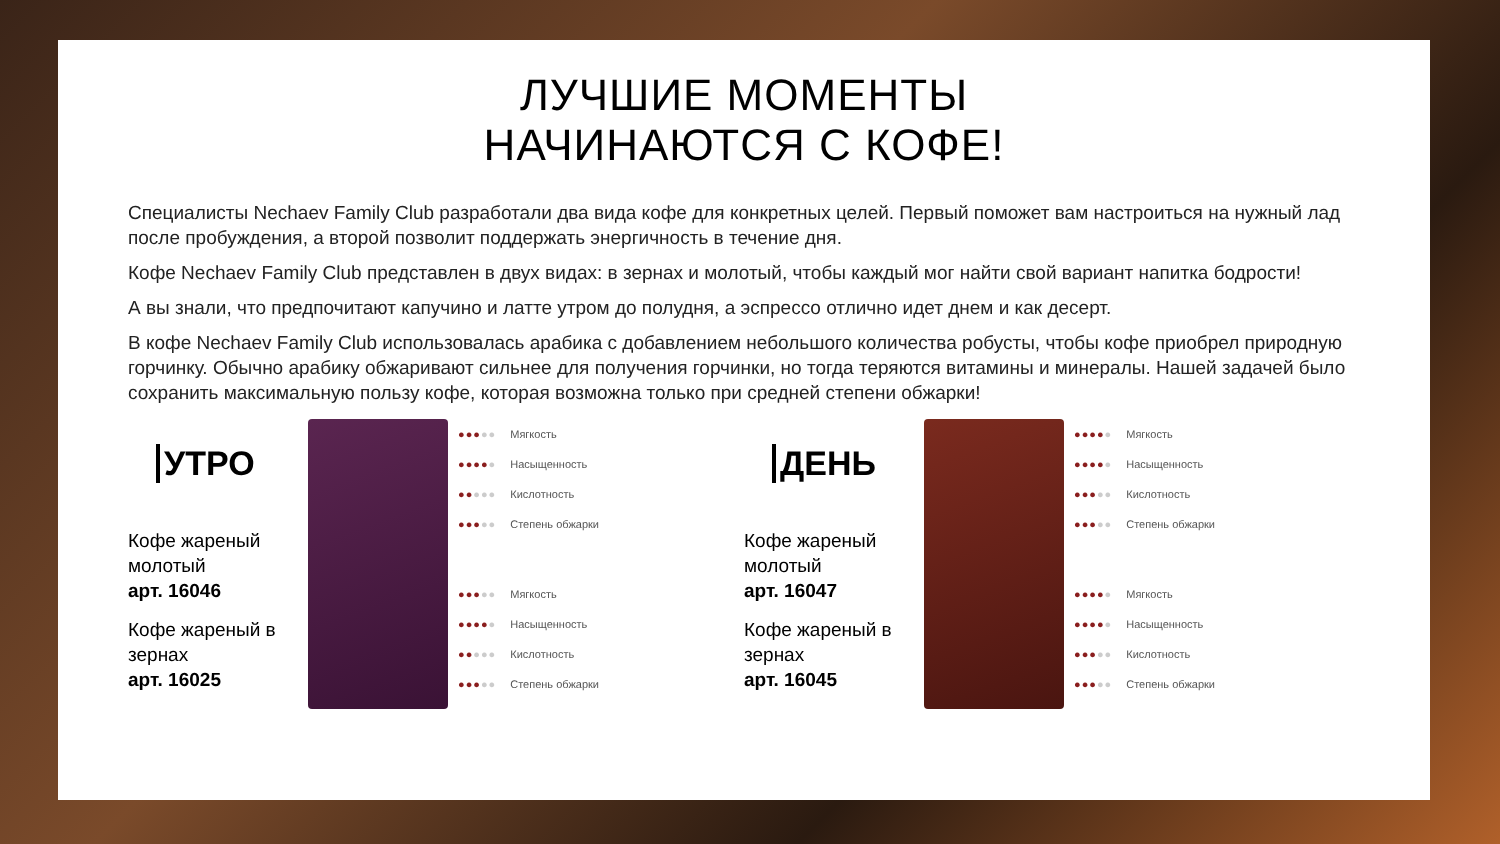ЛУЧШИЕ МОМЕНТЫ
НАЧИНАЮТСЯ С КОФЕ!
Специалисты Nechaev Family Club разработали два вида кофе для конкретных целей. Первый поможет вам настроиться на нужный лад после пробуждения, а второй позволит поддержать энергичность в течение дня.
Кофе Nechaev Family Club представлен в двух видах: в зернах и молотый, чтобы каждый мог найти свой вариант напитка бодрости!
А вы знали, что предпочитают капучино и латте утром до полудня, а эспрессо отлично идет днем и как десерт.
В кофе Nechaev Family Club использовалась арабика с добавлением небольшого количества робусты, чтобы кофе приобрел природную горчинку. Обычно арабику обжаривают сильнее для получения горчинки, но тогда теряются витамины и минералы. Нашей задачей было сохранить максимальную пользу кофе, которая возможна только при средней степени обжарки!
УТРО
Кофе жареный молотый
арт. 16046
Кофе жареный в зернах
арт. 16025
●●●●● Мягкость
●●●●● Насыщенность
●●●●● Кислотность
●●●●● Степень обжарки
●●●●● Мягкость
●●●●● Насыщенность
●●●●● Кислотность
●●●●● Степень обжарки
ДЕНЬ
Кофе жареный молотый
арт. 16047
Кофе жареный в зернах
арт. 16045
●●●●● Мягкость
●●●●● Насыщенность
●●●●● Кислотность
●●●●● Степень обжарки
●●●●● Мягкость
●●●●● Насыщенность
●●●●● Кислотность
●●●●● Степень обжарки